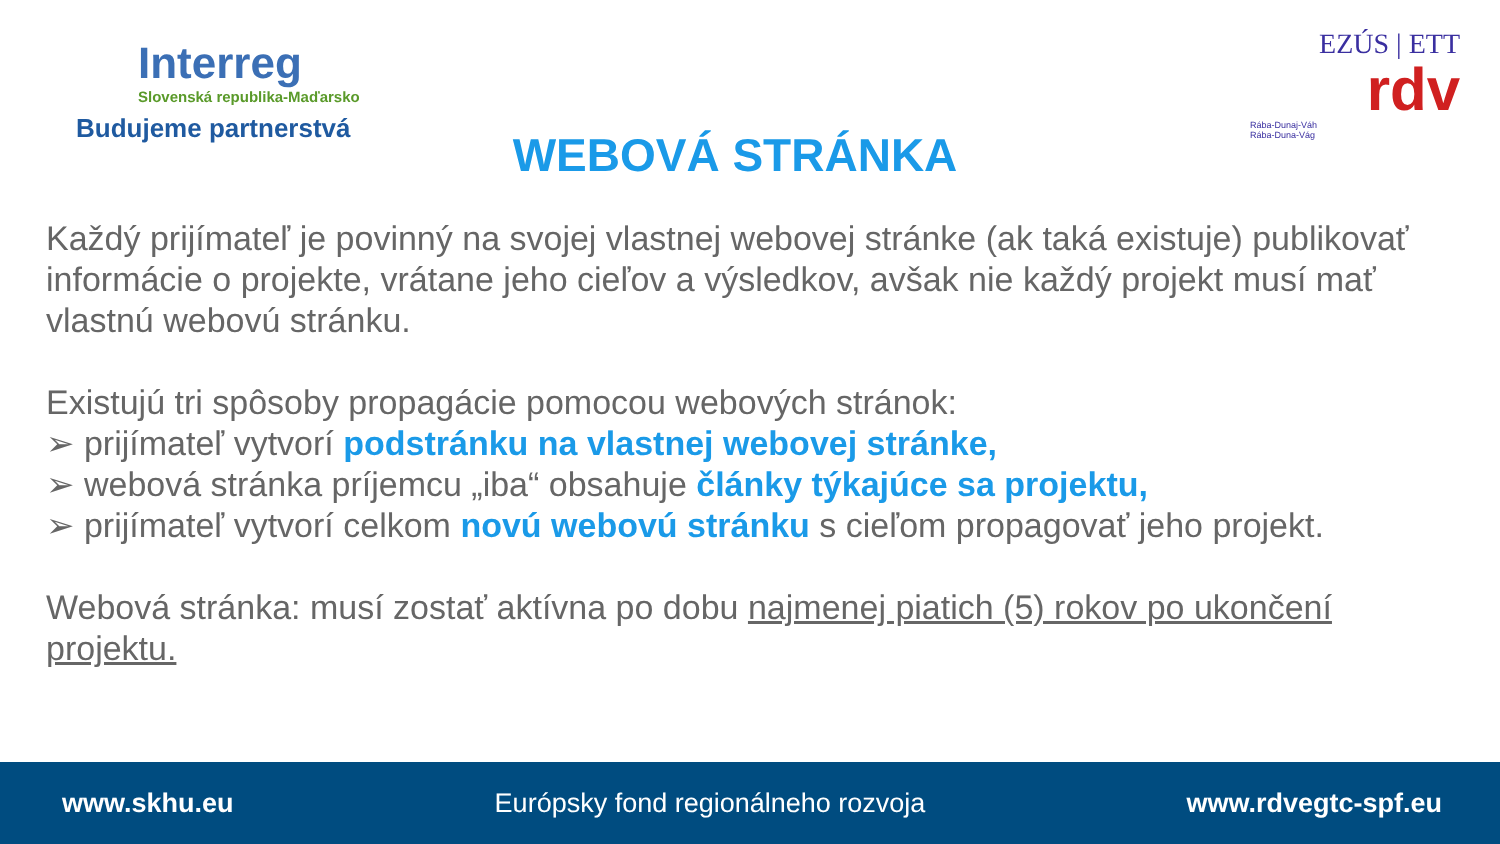Interreg
Slovenská republika-Maďarsko
Budujeme partnerstvá
EZÚS | ETT
rdv
Rába-Dunaj-Váh
Rába-Duna-Vág
WEBOVÁ STRÁNKA
Každý prijímateľ je povinný na svojej vlastnej webovej stránke (ak taká existuje) publikovať informácie o projekte, vrátane jeho cieľov a výsledkov, avšak nie každý projekt musí mať vlastnú webovú stránku.
Existujú tri spôsoby propagácie pomocou webových stránok:
➢ prijímateľ vytvorí podstránku na vlastnej webovej stránke,
➢ webová stránka príjemcu „iba“ obsahuje články týkajúce sa projektu,
➢ prijímateľ vytvorí celkom novú webovú stránku s cieľom propagovať jeho projekt.
Webová stránka: musí zostať aktívna po dobu najmenej piatich (5) rokov po ukončení projektu.
www.skhu.eu Európsky fond regionálneho rozvoja www.rdvegtc-spf.eu